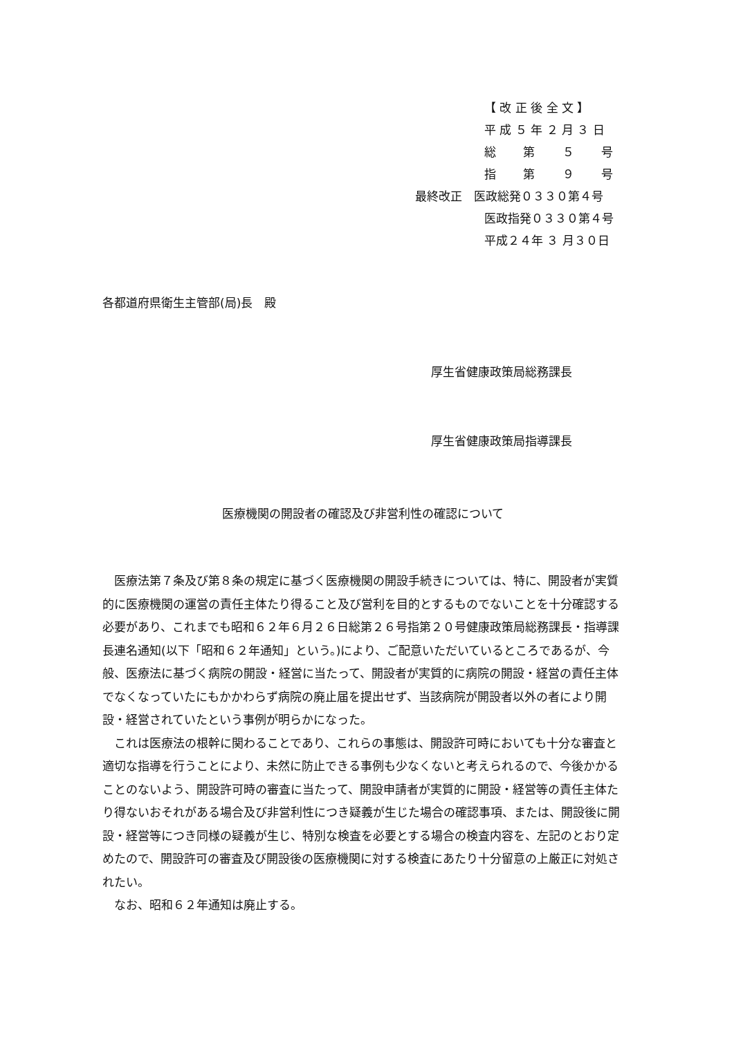【 改 正 後 全 文 】
平 成 ５ 年 ２ 月 ３ 日
総　　 第　　 ５　　 号
指　　 第　　 ９　　 号
最終改正　医政総発０３３０第４号
医政指発０３３０第４号
平成２４年 ３ 月３０日
各都道府県衛生主管部(局)長　殿
厚生省健康政策局総務課長
厚生省健康政策局指導課長
医療機関の開設者の確認及び非営利性の確認について
医療法第７条及び第８条の規定に基づく医療機関の開設手続きについては、特に、開設者が実質的に医療機関の運営の責任主体たり得ること及び営利を目的とするものでないことを十分確認する必要があり、これまでも昭和６２年６月２６日総第２６号指第２０号健康政策局総務課長・指導課長連名通知(以下「昭和６２年通知」という。)により、ご配意いただいているところであるが、今般、医療法に基づく病院の開設・経営に当たって、開設者が実質的に病院の開設・経営の責任主体でなくなっていたにもかかわらず病院の廃止届を提出せず、当該病院が開設者以外の者により開設・経営されていたという事例が明らかになった。
これは医療法の根幹に関わることであり、これらの事態は、開設許可時においても十分な審査と適切な指導を行うことにより、未然に防止できる事例も少なくないと考えられるので、今後かかることのないよう、開設許可時の審査に当たって、開設申請者が実質的に開設・経営等の責任主体たり得ないおそれがある場合及び非営利性につき疑義が生じた場合の確認事項、または、開設後に開設・経営等につき同様の疑義が生じ、特別な検査を必要とする場合の検査内容を、左記のとおり定めたので、開設許可の審査及び開設後の医療機関に対する検査にあたり十分留意の上厳正に対処されたい。
なお、昭和６２年通知は廃止する。